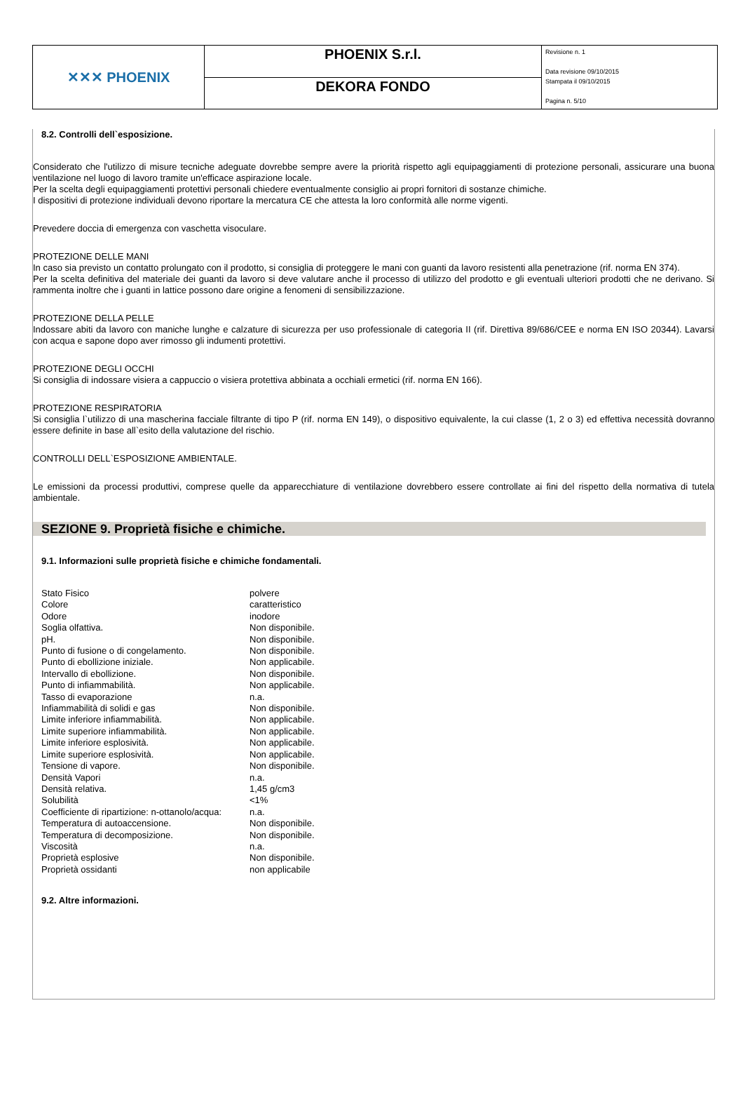| ✕✕✕ PHOENIX | PHOENIX S.r.l. | Revisione n. 1 Data revisione 09/10/2015 Stampata il 09/10/2015 Pagina n. 5/10 |
| | DEKORA FONDO | |
8.2. Controlli dell`esposizione.
Considerato che l'utilizzo di misure tecniche adeguate dovrebbe sempre avere la priorità rispetto agli equipaggiamenti di protezione personali, assicurare una buona ventilazione nel luogo di lavoro tramite un'efficace aspirazione locale.
Per la scelta degli equipaggiamenti protettivi personali chiedere eventualmente consiglio ai propri fornitori di sostanze chimiche.
I dispositivi di protezione individuali devono riportare la mercatura CE che attesta la loro conformità alle norme vigenti.
Prevedere doccia di emergenza con vaschetta visoculare.
PROTEZIONE DELLE MANI
In caso sia previsto un contatto prolungato con il prodotto, si consiglia di proteggere le mani con guanti da lavoro resistenti alla penetrazione (rif. norma EN 374).
Per la scelta definitiva del materiale dei guanti da lavoro si deve valutare anche il processo di utilizzo del prodotto e gli eventuali ulteriori prodotti che ne derivano. Si rammenta inoltre che i guanti in lattice possono dare origine a fenomeni di sensibilizzazione.
PROTEZIONE DELLA PELLE
Indossare abiti da lavoro con maniche lunghe e calzature di sicurezza per uso professionale di categoria II (rif. Direttiva 89/686/CEE e norma EN ISO 20344). Lavarsi con acqua e sapone dopo aver rimosso gli indumenti protettivi.
PROTEZIONE DEGLI OCCHI
Si consiglia di indossare visiera a cappuccio o visiera protettiva abbinata a occhiali ermetici (rif. norma EN 166).
PROTEZIONE RESPIRATORIA
Si consiglia l`utilizzo di una mascherina facciale filtrante di tipo P (rif. norma EN 149), o dispositivo equivalente, la cui classe (1, 2 o 3) ed effettiva necessità dovranno essere definite in base all`esito della valutazione del rischio.
CONTROLLI DELL`ESPOSIZIONE AMBIENTALE.
Le emissioni da processi produttivi, comprese quelle da apparecchiature di ventilazione dovrebbero essere controllate ai fini del rispetto della normativa di tutela ambientale.
SEZIONE 9. Proprietà fisiche e chimiche.
9.1. Informazioni sulle proprietà fisiche e chimiche fondamentali.
| Stato Fisico | polvere |
| Colore | caratteristico |
| Odore | inodore |
| Soglia olfattiva. | Non disponibile. |
| pH. | Non disponibile. |
| Punto di fusione o di congelamento. | Non disponibile. |
| Punto di ebollizione iniziale. | Non applicabile. |
| Intervallo di ebollizione. | Non disponibile. |
| Punto di infiammabilità. | Non applicabile. |
| Tasso di evaporazione | n.a. |
| Infiammabilità di solidi e gas | Non disponibile. |
| Limite inferiore infiammabilità. | Non applicabile. |
| Limite superiore infiammabilità. | Non applicabile. |
| Limite inferiore esplosività. | Non applicabile. |
| Limite superiore esplosività. | Non applicabile. |
| Tensione di vapore. | Non disponibile. |
| Densità Vapori | n.a. |
| Densità relativa. | 1,45 g/cm3 |
| Solubilità | <1% |
| Coefficiente di ripartizione: n-ottanolo/acqua: | n.a. |
| Temperatura di autoaccensione. | Non disponibile. |
| Temperatura di decomposizione. | Non disponibile. |
| Viscosità | n.a. |
| Proprietà esplosive | Non disponibile. |
| Proprietà ossidanti | non applicabile |
9.2. Altre informazioni.